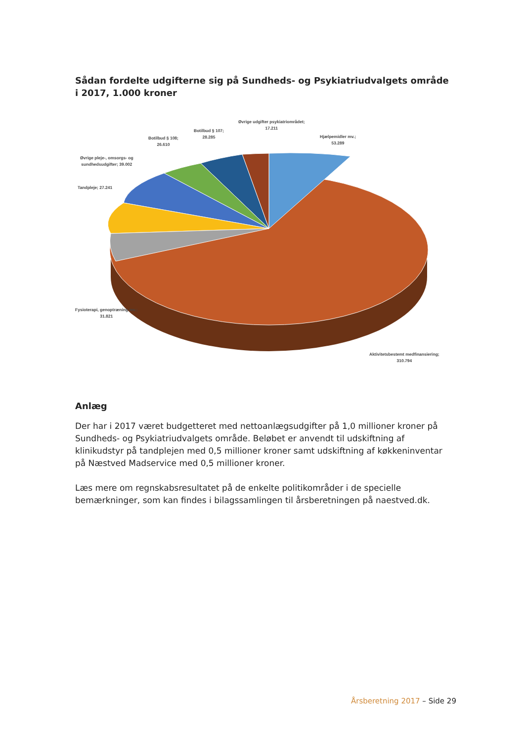Sådan fordelte udgifterne sig på Sundheds- og Psykiatriudvalgets område i 2017, 1.000 kroner
Øvrige udgifter psykiatriområdet;
17.211
Botilbud § 107;
28.285
Botilbud § 108;
26.610
Hjælpemidler mv.;
53.289
Øvrige pleje-, omsorgs- og
sundhedsudgifter; 39.002
Tandpleje; 27.241
Fysioterapi, genoptræning mv.;
31.821
Aktivitetsbestemt medfinansiering;
310.794
Anlæg
Der har i 2017 været budgetteret med nettoanlægsudgifter på 1,0 millioner kroner på Sundheds- og Psykiatriudvalgets område. Beløbet er anvendt til udskiftning af klinikudstyr på tandplejen med 0,5 millioner kroner samt udskiftning af køkkeninventar på Næstved Madservice med 0,5 millioner kroner.
Læs mere om regnskabsresultatet på de enkelte politikområder i de specielle bemærkninger, som kan findes i bilagssamlingen til årsberetningen på naestved.dk.
Årsberetning 2017 – Side 29